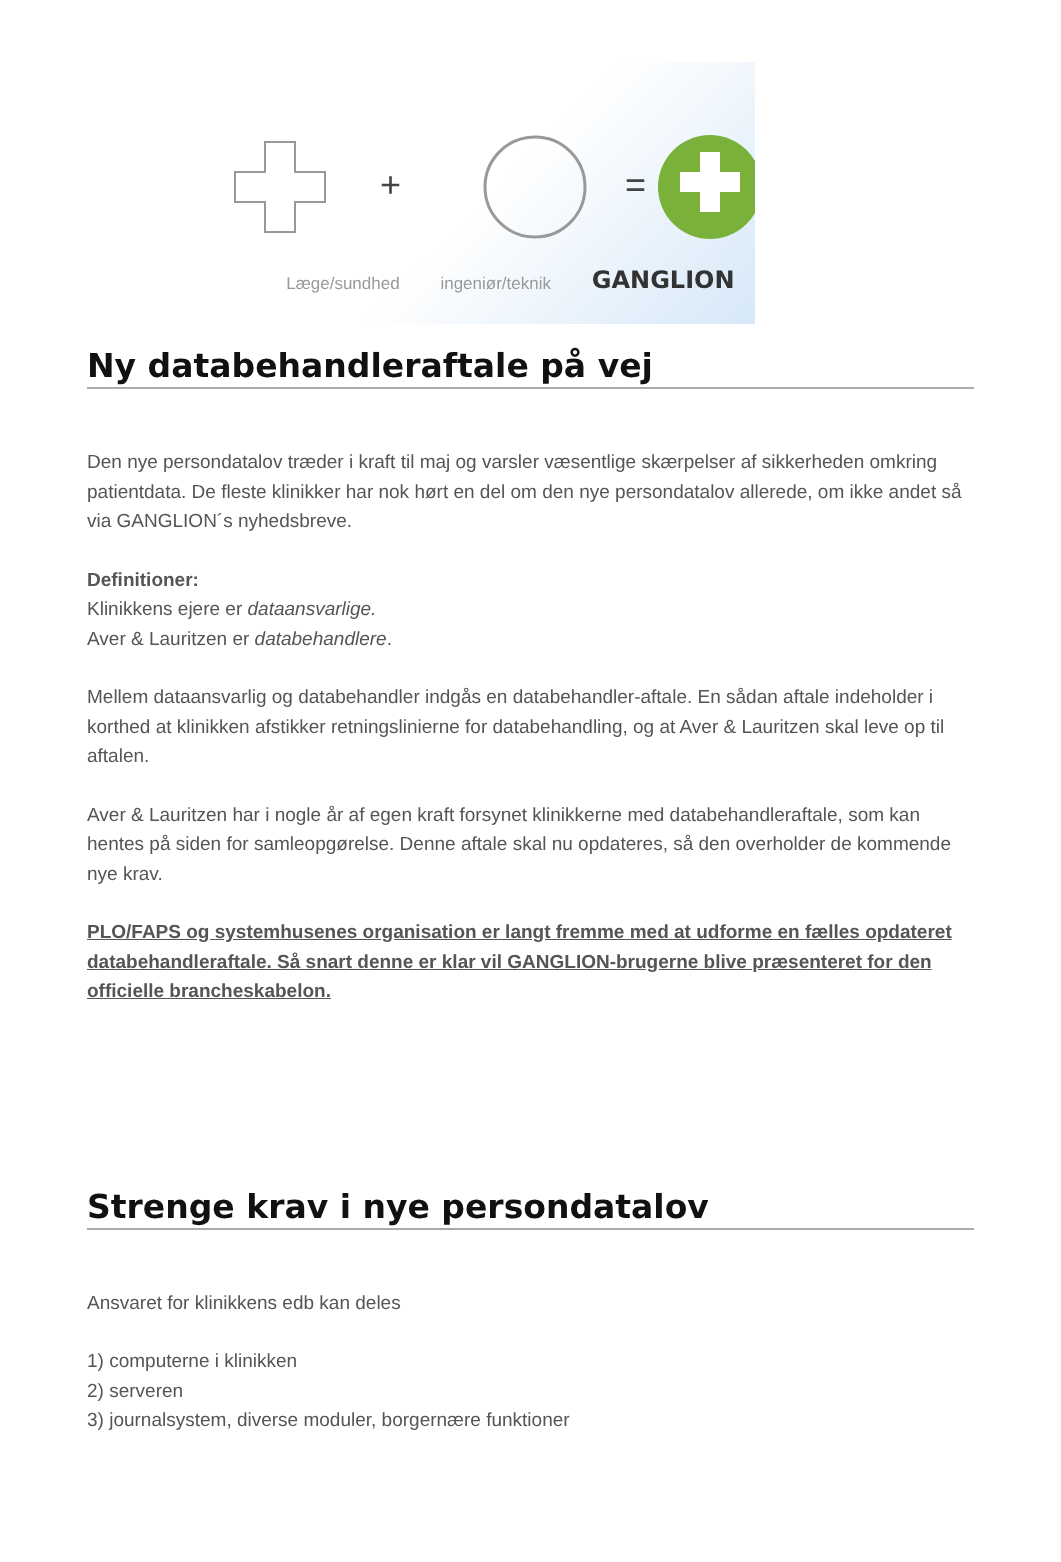Læge/sundhed ingeniør/teknik GANGLION
+
=
Ny databehandleraftale på vej
Den nye persondatalov træder i kraft til maj og varsler væsentlige skærpelser af sikkerheden omkring patientdata. De fleste klinikker har nok hørt en del om den nye persondatalov allerede, om ikke andet så via GANGLION´s nyhedsbreve.
Definitioner:
Klinikkens ejere er dataansvarlige.
Aver & Lauritzen er databehandlere.
Mellem dataansvarlig og databehandler indgås en databehandler-aftale. En sådan aftale indeholder i korthed at klinikken afstikker retningslinierne for databehandling, og at Aver & Lauritzen skal leve op til aftalen.
Aver & Lauritzen har i nogle år af egen kraft forsynet klinikkerne med databehandleraftale, som kan hentes på siden for samleopgørelse. Denne aftale skal nu opdateres, så den overholder de kommende nye krav.
PLO/FAPS og systemhusenes organisation er langt fremme med at udforme en fælles opdateret databehandleraftale. Så snart denne er klar vil GANGLION-brugerne blive præsenteret for den officielle brancheskabelon.
Strenge krav i nye persondatalov
Ansvaret for klinikkens edb kan deles
1) computerne i klinikken
2) serveren
3) journalsystem, diverse moduler, borgernære funktioner